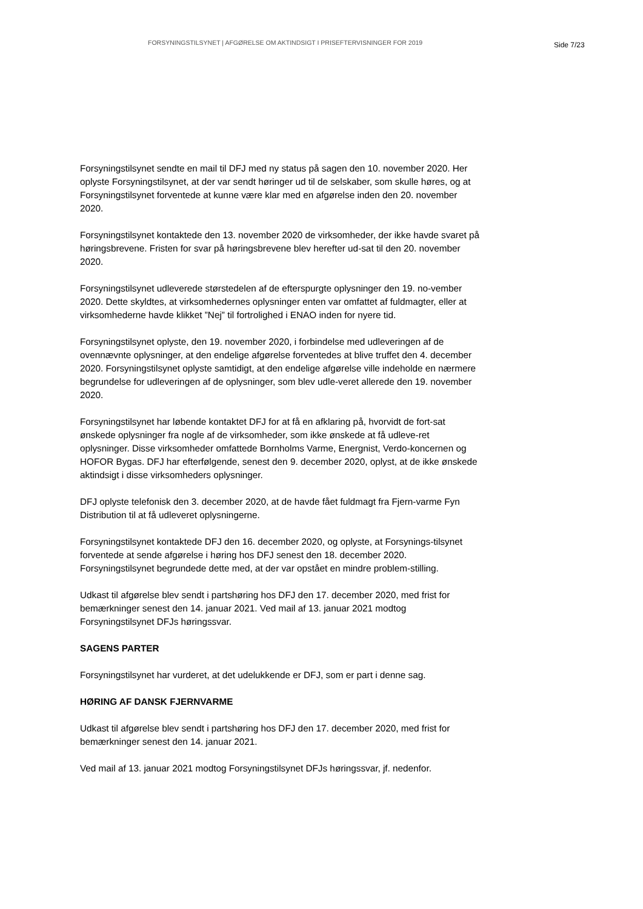FORSYNINGSTILSYNET | AFGØRELSE OM AKTINDSIGT I PRISEFTERVISNINGER FOR 2019
Side 7/23
Forsyningstilsynet sendte en mail til DFJ med ny status på sagen den 10. november 2020. Her oplyste Forsyningstilsynet, at der var sendt høringer ud til de selskaber, som skulle høres, og at Forsyningstilsynet forventede at kunne være klar med en afgørelse inden den 20. november 2020.
Forsyningstilsynet kontaktede den 13. november 2020 de virksomheder, der ikke havde svaret på høringsbrevene. Fristen for svar på høringsbrevene blev herefter ud-sat til den 20. november 2020.
Forsyningstilsynet udleverede størstedelen af de efterspurgte oplysninger den 19. no-vember 2020. Dette skyldtes, at virksomhedernes oplysninger enten var omfattet af fuldmagter, eller at virksomhederne havde klikket ”Nej” til fortrolighed i ENAO inden for nyere tid.
Forsyningstilsynet oplyste, den 19. november 2020, i forbindelse med udleveringen af de ovennævnte oplysninger, at den endelige afgørelse forventedes at blive truffet den 4. december 2020. Forsyningstilsynet oplyste samtidigt, at den endelige afgørelse ville indeholde en nærmere begrundelse for udleveringen af de oplysninger, som blev udle-veret allerede den 19. november 2020.
Forsyningstilsynet har løbende kontaktet DFJ for at få en afklaring på, hvorvidt de fort-sat ønskede oplysninger fra nogle af de virksomheder, som ikke ønskede at få udleve-ret oplysninger. Disse virksomheder omfattede Bornholms Varme, Energnist, Verdo-koncernen og HOFOR Bygas. DFJ har efterfølgende, senest den 9. december 2020, oplyst, at de ikke ønskede aktindsigt i disse virksomheders oplysninger.
DFJ oplyste telefonisk den 3. december 2020, at de havde fået fuldmagt fra Fjern-varme Fyn Distribution til at få udleveret oplysningerne.
Forsyningstilsynet kontaktede DFJ den 16. december 2020, og oplyste, at Forsynings-tilsynet forventede at sende afgørelse i høring hos DFJ senest den 18. december 2020. Forsyningstilsynet begrundede dette med, at der var opstået en mindre problem-stilling.
Udkast til afgørelse blev sendt i partshøring hos DFJ den 17. december 2020, med frist for bemærkninger senest den 14. januar 2021. Ved mail af 13. januar 2021 modtog Forsyningstilsynet DFJs høringssvar.
SAGENS PARTER
Forsyningstilsynet har vurderet, at det udelukkende er DFJ, som er part i denne sag.
HØRING AF DANSK FJERNVARME
Udkast til afgørelse blev sendt i partshøring hos DFJ den 17. december 2020, med frist for bemærkninger senest den 14. januar 2021.
Ved mail af 13. januar 2021 modtog Forsyningstilsynet DFJs høringssvar, jf. nedenfor.